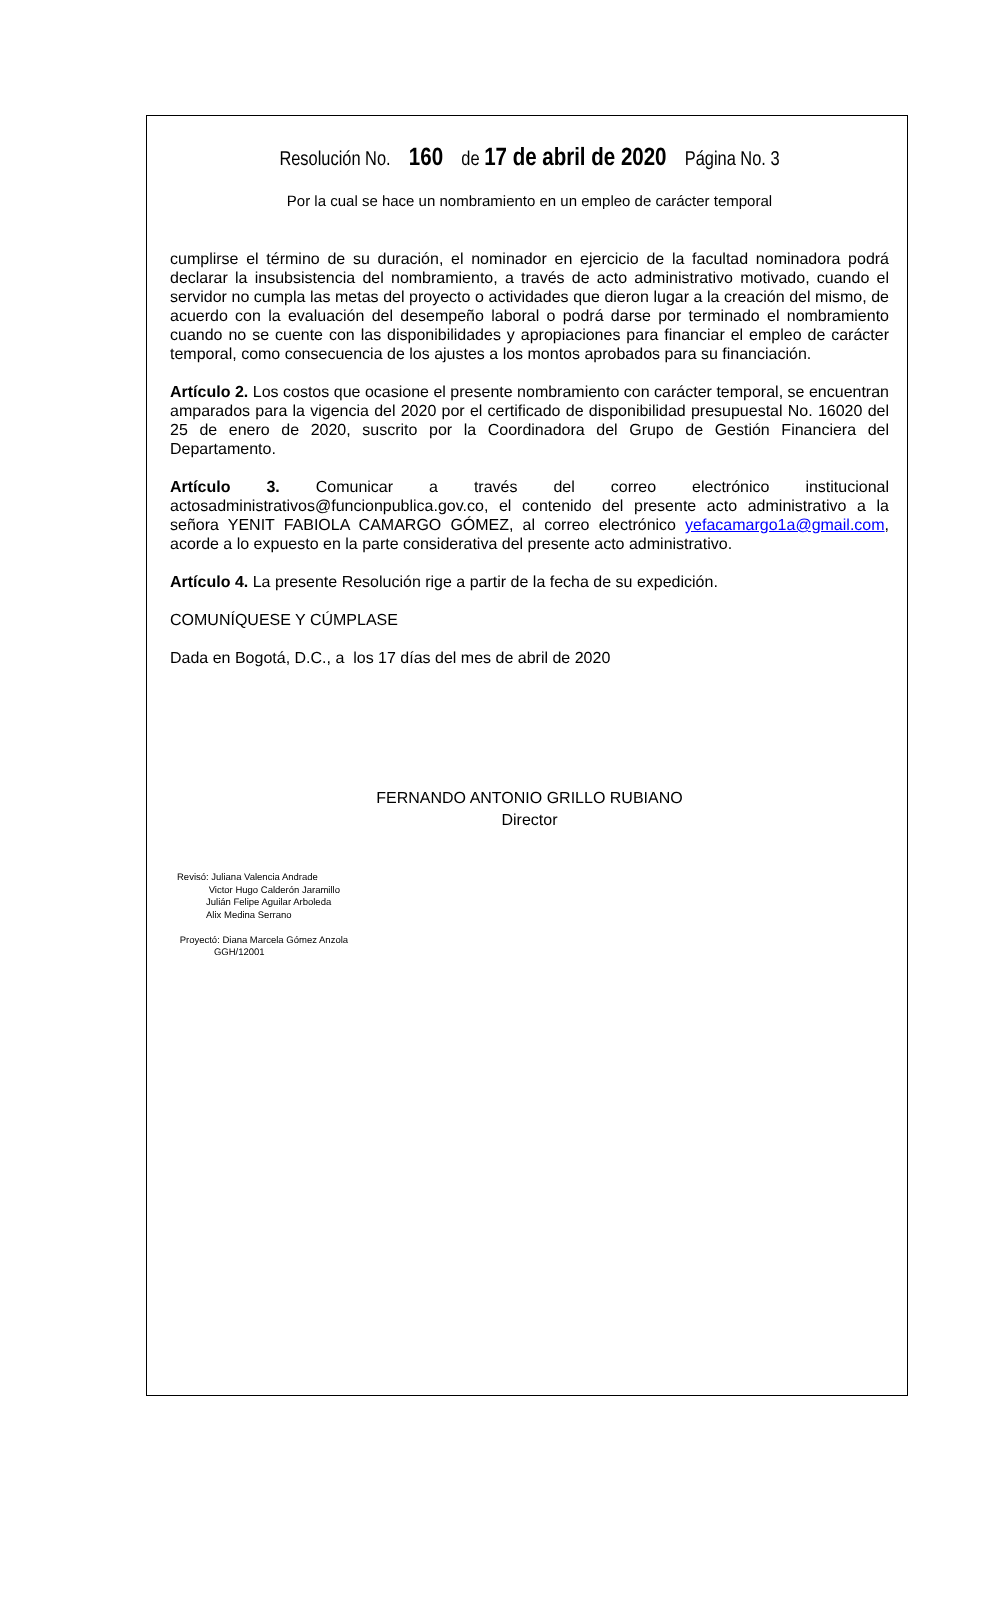Resolución No. 160 de 17 de abril de 2020 Página No. 3
Por la cual se hace un nombramiento en un empleo de carácter temporal
cumplirse el término de su duración, el nominador en ejercicio de la facultad nominadora podrá declarar la insubsistencia del nombramiento, a través de acto administrativo motivado, cuando el servidor no cumpla las metas del proyecto o actividades que dieron lugar a la creación del mismo, de acuerdo con la evaluación del desempeño laboral o podrá darse por terminado el nombramiento cuando no se cuente con las disponibilidades y apropiaciones para financiar el empleo de carácter temporal, como consecuencia de los ajustes a los montos aprobados para su financiación.
Artículo 2. Los costos que ocasione el presente nombramiento con carácter temporal, se encuentran amparados para la vigencia del 2020 por el certificado de disponibilidad presupuestal No. 16020 del 25 de enero de 2020, suscrito por la Coordinadora del Grupo de Gestión Financiera del Departamento.
Artículo 3. Comunicar a través del correo electrónico institucional actosadministrativos@funcionpublica.gov.co, el contenido del presente acto administrativo a la señora YENIT FABIOLA CAMARGO GÓMEZ, al correo electrónico yefacamargo1a@gmail.com, acorde a lo expuesto en la parte considerativa del presente acto administrativo.
Artículo 4. La presente Resolución rige a partir de la fecha de su expedición.
COMUNÍQUESE Y CÚMPLASE
Dada en Bogotá, D.C., a los 17 días del mes de abril de 2020
FERNANDO ANTONIO GRILLO RUBIANO
Director
Revisó: Juliana Valencia Andrade
Victor Hugo Calderón Jaramillo
Julián Felipe Aguilar Arboleda
Alix Medina Serrano
Proyectó: Diana Marcela Gómez Anzola
GGH/12001